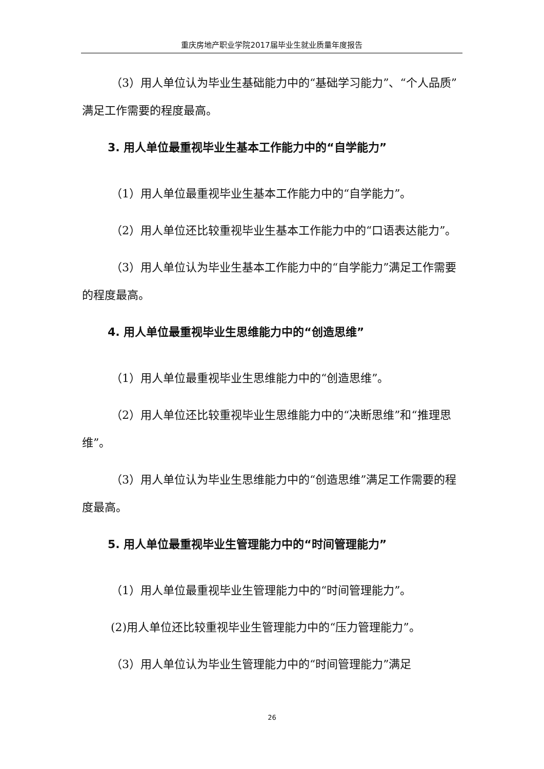重庆房地产职业学院2017届毕业生就业质量年度报告
（3）用人单位认为毕业生基础能力中的“基础学习能力”、“个人品质”满足工作需要的程度最高。
3. 用人单位最重视毕业生基本工作能力中的“自学能力”
（1）用人单位最重视毕业生基本工作能力中的“自学能力”。
（2）用人单位还比较重视毕业生基本工作能力中的“口语表达能力”。
（3）用人单位认为毕业生基本工作能力中的“自学能力”满足工作需要的程度最高。
4. 用人单位最重视毕业生思维能力中的“创造思维”
（1）用人单位最重视毕业生思维能力中的“创造思维”。
（2）用人单位还比较重视毕业生思维能力中的“决断思维”和“推理思维”。
（3）用人单位认为毕业生思维能力中的“创造思维”满足工作需要的程度最高。
5. 用人单位最重视毕业生管理能力中的“时间管理能力”
（1）用人单位最重视毕业生管理能力中的“时间管理能力”。
(2)用人单位还比较重视毕业生管理能力中的“压力管理能力”。
（3）用人单位认为毕业生管理能力中的“时间管理能力”满足
26